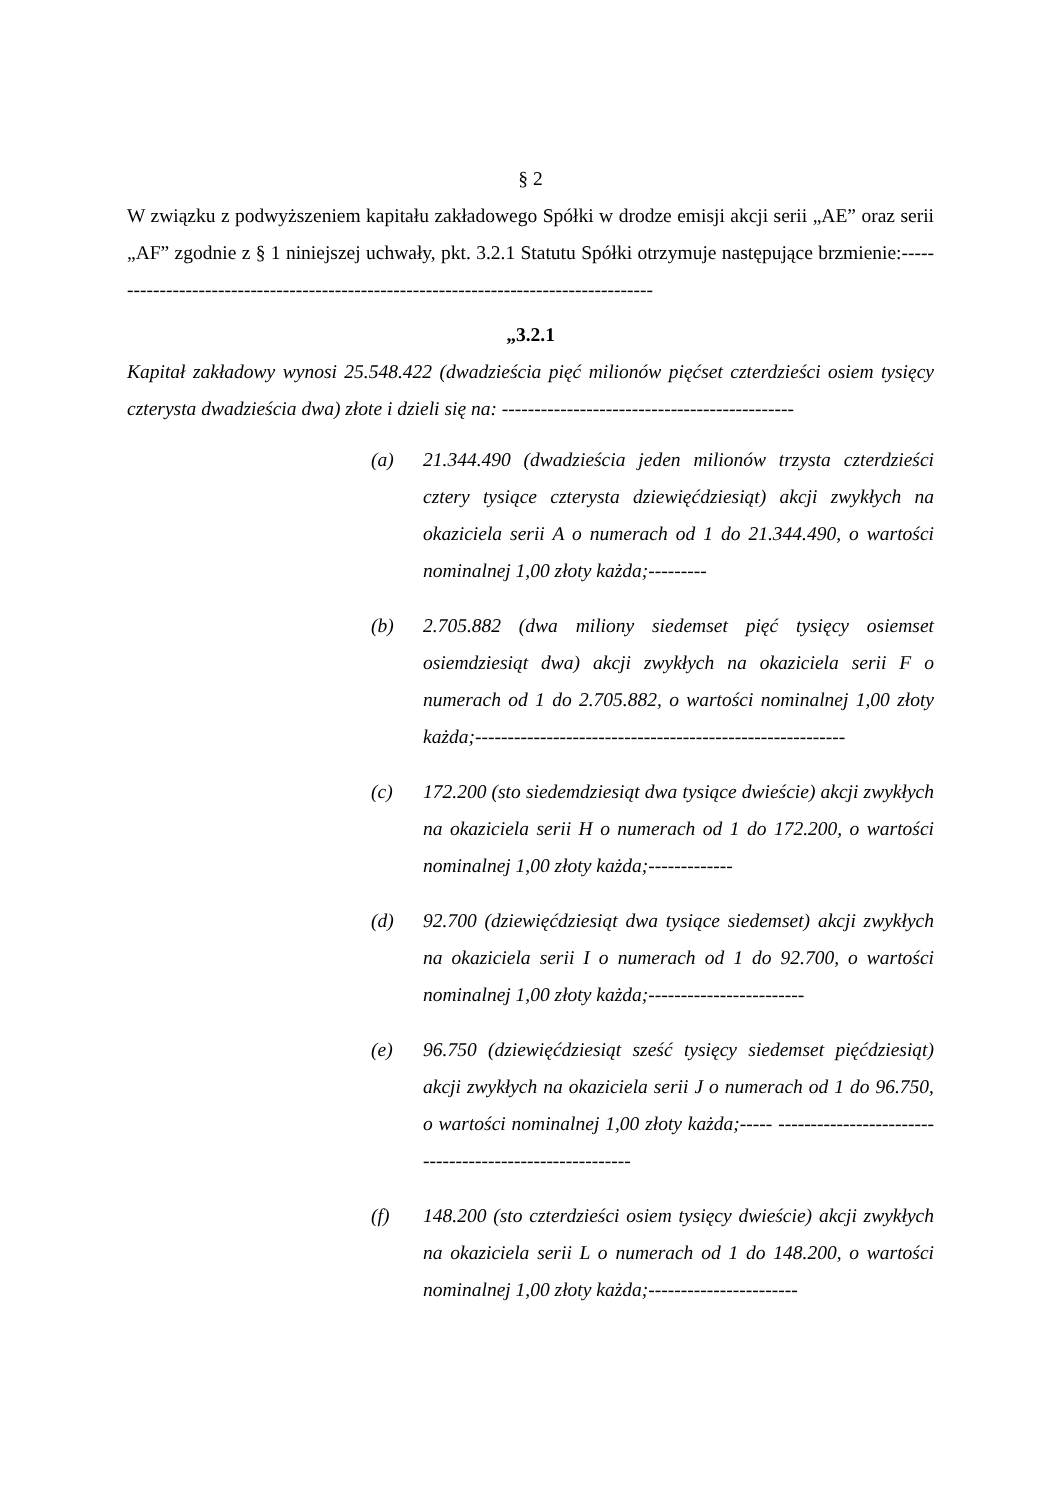§ 2
W związku z podwyższeniem kapitału zakładowego Spółki w drodze emisji akcji serii „AE” oraz serii „AF” zgodnie z § 1 niniejszej uchwały, pkt. 3.2.1 Statutu Spółki otrzymuje następujące brzmienie:--------------------------------------------------------------------------------------
„3.2.1
Kapitał zakładowy wynosi 25.548.422 (dwadzieścia pięć milionów pięćset czterdzieści osiem tysięcy czterysta dwadzieścia dwa) złote i dzieli się na: ---------------------------------------------
(a) 21.344.490 (dwadzieścia jeden milionów trzysta czterdzieści cztery tysiące czterysta dziewięćdziesiąt) akcji zwykłych na okaziciela serii A o numerach od 1 do 21.344.490, o wartości nominalnej 1,00 złoty każda;---------
(b) 2.705.882 (dwa miliony siedemset pięć tysięcy osiemset osiemdziesiąt dwa) akcji zwykłych na okaziciela serii F o numerach od 1 do 2.705.882, o wartości nominalnej 1,00 złoty każda;---------------------------------------------------------
(c) 172.200 (sto siedemdziesiąt dwa tysiące dwieście) akcji zwykłych na okaziciela serii H o numerach od 1 do 172.200, o wartości nominalnej 1,00 złoty każda;-------------
(d) 92.700 (dziewięćdziesiąt dwa tysiące siedemset) akcji zwykłych na okaziciela serii I o numerach od 1 do 92.700, o wartości nominalnej 1,00 złoty każda;------------------------
(e) 96.750 (dziewięćdziesiąt sześć tysięcy siedemset pięćdziesiąt) akcji zwykłych na okaziciela serii J o numerach od 1 do 96.750, o wartości nominalnej 1,00 złoty każda;----- --------------------------------------------------------
(f) 148.200 (sto czterdzieści osiem tysięcy dwieście) akcji zwykłych na okaziciela serii L o numerach od 1 do 148.200, o wartości nominalnej 1,00 złoty każda;-----------------------